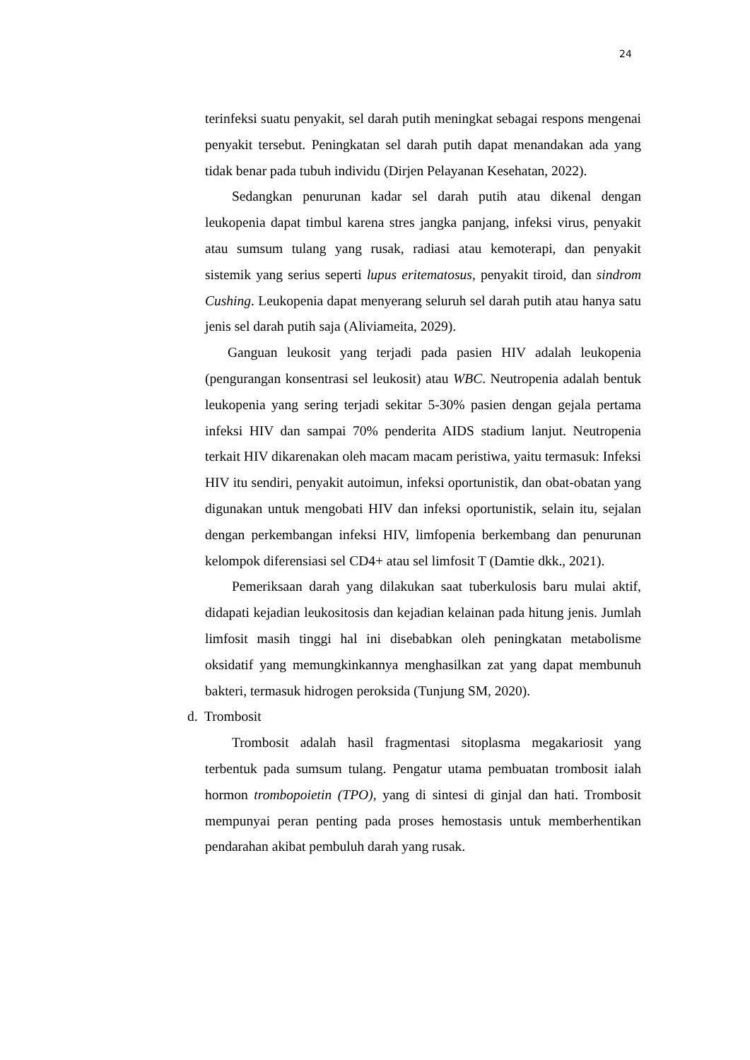24
terinfeksi suatu penyakit, sel darah putih meningkat sebagai respons mengenai penyakit tersebut. Peningkatan sel darah putih dapat menandakan ada yang tidak benar pada tubuh individu (Dirjen Pelayanan Kesehatan, 2022).
Sedangkan penurunan kadar sel darah putih atau dikenal dengan leukopenia dapat timbul karena stres jangka panjang, infeksi virus, penyakit atau sumsum tulang yang rusak, radiasi atau kemoterapi, dan penyakit sistemik yang serius seperti lupus eritematosus, penyakit tiroid, dan sindrom Cushing. Leukopenia dapat menyerang seluruh sel darah putih atau hanya satu jenis sel darah putih saja (Aliviameita, 2029).
Ganguan leukosit yang terjadi pada pasien HIV adalah leukopenia (pengurangan konsentrasi sel leukosit) atau WBC. Neutropenia adalah bentuk leukopenia yang sering terjadi sekitar 5-30% pasien dengan gejala pertama infeksi HIV dan sampai 70% penderita AIDS stadium lanjut. Neutropenia terkait HIV dikarenakan oleh macam macam peristiwa, yaitu termasuk: Infeksi HIV itu sendiri, penyakit autoimun, infeksi oportunistik, dan obat-obatan yang digunakan untuk mengobati HIV dan infeksi oportunistik, selain itu, sejalan dengan perkembangan infeksi HIV, limfopenia berkembang dan penurunan kelompok diferensiasi sel CD4+ atau sel limfosit T (Damtie dkk., 2021).
Pemeriksaan darah yang dilakukan saat tuberkulosis baru mulai aktif, didapati kejadian leukositosis dan kejadian kelainan pada hitung jenis. Jumlah limfosit masih tinggi hal ini disebabkan oleh peningkatan metabolisme oksidatif yang memungkinkannya menghasilkan zat yang dapat membunuh bakteri, termasuk hidrogen peroksida (Tunjung SM, 2020).
d. Trombosit
Trombosit adalah hasil fragmentasi sitoplasma megakariosit yang terbentuk pada sumsum tulang. Pengatur utama pembuatan trombosit ialah hormon trombopoietin (TPO), yang di sintesi di ginjal dan hati. Trombosit mempunyai peran penting pada proses hemostasis untuk memberhentikan pendarahan akibat pembuluh darah yang rusak.